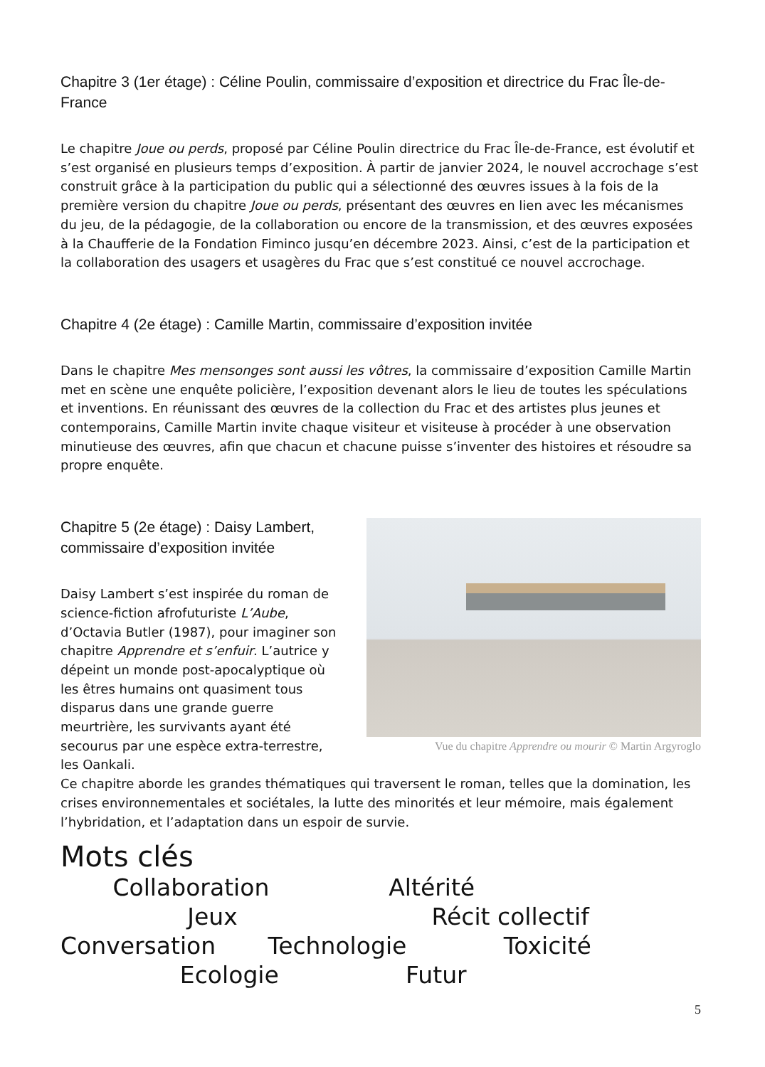Chapitre 3 (1er étage) : Céline Poulin, commissaire d’exposition et directrice du Frac Île-de-France
Le chapitre Joue ou perds, proposé par Céline Poulin directrice du Frac Île-de-France, est évolutif et s’est organisé en plusieurs temps d’exposition. À partir de janvier 2024, le nouvel accrochage s’est construit grâce à la participation du public qui a sélectionné des œuvres issues à la fois de la première version du chapitre Joue ou perds, présentant des œuvres en lien avec les mécanismes du jeu, de la pédagogie, de la collaboration ou encore de la transmission, et des œuvres exposées à la Chaufferie de la Fondation Fiminco jusqu’en décembre 2023. Ainsi, c’est de la participation et la collaboration des usagers et usagères du Frac que s’est constitué ce nouvel accrochage.
Chapitre 4 (2e étage) : Camille Martin, commissaire d’exposition invitée
Dans le chapitre Mes mensonges sont aussi les vôtres, la commissaire d’exposition Camille Martin met en scène une enquête policière, l’exposition devenant alors le lieu de toutes les spéculations et inventions. En réunissant des œuvres de la collection du Frac et des artistes plus jeunes et contemporains, Camille Martin invite chaque visiteur et visiteuse à procéder à une observation minutieuse des œuvres, afin que chacun et chacune puisse s’inventer des histoires et résoudre sa propre enquête.
Chapitre 5 (2e étage) : Daisy Lambert, commissaire d’exposition invitée
Daisy Lambert s’est inspirée du roman de science-fiction afrofuturiste L’Aube, d’Octavia Butler (1987), pour imaginer son chapitre Apprendre et s’enfuir. L’autrice y dépeint un monde post-apocalyptique où les êtres humains ont quasiment tous disparus dans une grande guerre meurtrière, les survivants ayant été secourus par une espèce extra-terrestre, les Oankali.
Vue du chapitre Apprendre ou mourir © Martin Argyroglo
Ce chapitre aborde les grandes thématiques qui traversent le roman, telles que la domination, les crises environnementales et sociétales, la lutte des minorités et leur mémoire, mais également l’hybridation, et l’adaptation dans un espoir de survie.
Mots clés
Collaboration Altérité
Jeux Récit collectif
Conversation Technologie Toxicité
Ecologie Futur
5